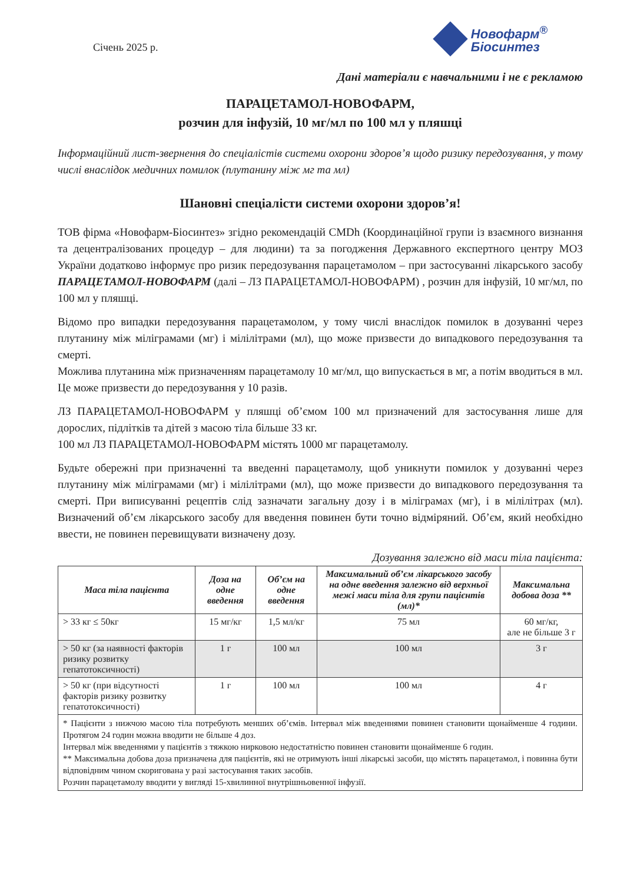Січень 2025 р.
Новофарм<sup>®</sup>
Біосинтез
Дані матеріали є навчальними і не є рекламою
ПАРАЦЕТАМОЛ-НОВОФАРМ,
розчин для інфузій, 10 мг/мл по 100 мл у пляшці
Інформаційний лист-звернення до спеціалістів системи охорони здоров’я щодо ризику передозування, у тому числі внаслідок медичних помилок (плутанину між мг та мл)
Шановні спеціалісти системи охорони здоров’я!
ТОВ фірма «Новофарм-Біосинтез» згідно рекомендацій CMDh (Координаційної групи із взаємного визнання та децентралізованих процедур – для людини) та за погодження Державного експертного центру МОЗ України додатково інформує про ризик передозування парацетамолом – при застосуванні лікарського засобу ПАРАЦЕТАМОЛ-НОВОФАРМ (далі – ЛЗ ПАРАЦЕТАМОЛ-НОВОФАРМ) , розчин для інфузій, 10 мг/мл, по 100 мл у пляшці.
Відомо про випадки передозування парацетамолом, у тому числі внаслідок помилок в дозуванні через плутанину між міліграмами (мг) і мілілітрами (мл), що може призвести до випадкового передозування та смерті.
Можлива плутанина між призначенням парацетамолу 10 мг/мл, що випускається в мг, а потім вводиться в мл. Це може призвести до передозування у 10 разів.
ЛЗ ПАРАЦЕТАМОЛ-НОВОФАРМ у пляшці об’ємом 100 мл призначений для застосування лише для дорослих, підлітків та дітей з масою тіла більше 33 кг.
100 мл ЛЗ ПАРАЦЕТАМОЛ-НОВОФАРМ містять 1000 мг парацетамолу.
Будьте обережні при призначенні та введенні парацетамолу, щоб уникнути помилок у дозуванні через плутанину між міліграмами (мг) і мілілітрами (мл), що може призвести до випадкового передозування та смерті. При виписуванні рецептів слід зазначати загальну дозу і в міліграмах (мг), і в мілілітрах (мл). Визначений об’єм лікарського засобу для введення повинен бути точно відміряний. Об’єм, який необхідно ввести, не повинен перевищувати визначену дозу.
Дозування залежно від маси тіла пацієнта:
| Маса тіла пацієнта | Доза на одне введення | Об’єм на одне введення | Максимальний об’єм лікарського засобу на одне введення залежно від верхньої межі маси тіла для групи пацієнтів (мл)* | Максимальна добова доза ** |
| --- | --- | --- | --- | --- |
| > 33 кг ≤ 50кг | 15 мг/кг | 1,5 мл/кг | 75 мл | 60 мг/кг, але не більше 3 г |
| > 50 кг (за наявності факторів ризику розвитку гепатотоксичності) | 1 г | 100 мл | 100 мл | 3 г |
| > 50 кг (при відсутності факторів ризику розвитку гепатотоксичності) | 1 г | 100 мл | 100 мл | 4 г |
| * Пацієнти з нижчою масою тіла потребують менших об’ємів. Інтервал між введеннями повинен становити щонайменше 4 години. Протягом 24 годин можна вводити не більше 4 доз. Інтервал між введеннями у пацієнтів з тяжкою нирковою недостатністю повинен становити щонайменше 6 годин. ** Максимальна добова доза призначена для пацієнтів, які не отримують інші лікарські засоби, що містять парацетамол, і повинна бути відповідним чином скоригована у разі застосування таких засобів. Розчин парацетамолу вводити у вигляді 15-хвилинної внутрішньовенної інфузії. | | | | |